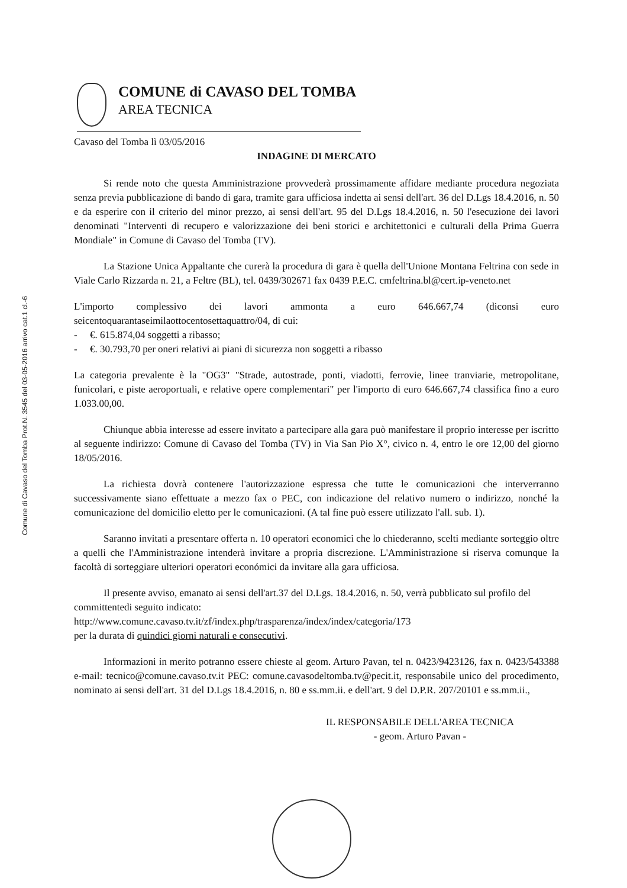Comune di Cavaso del Tomba Prot.N. 3545 del 03-05-2016 arrivo cat.1 cl.-6
COMUNE di CAVASO DEL TOMBA
AREA TECNICA
Cavaso del Tomba lì 03/05/2016
INDAGINE DI MERCATO
Si rende noto che questa Amministrazione provvederà prossimamente affidare mediante procedura negoziata senza previa pubblicazione di bando di gara, tramite gara ufficiosa indetta ai sensi dell'art. 36 del D.Lgs 18.4.2016, n. 50 e da esperire con il criterio del minor prezzo, ai sensi dell'art. 95 del D.Lgs 18.4.2016, n. 50 l'esecuzione dei lavori denominati "Interventi di recupero e valorizzazione dei beni storici e architettonici e culturali della Prima Guerra Mondiale" in Comune di Cavaso del Tomba (TV).
La Stazione Unica Appaltante che curerà la procedura di gara è quella dell'Unione Montana Feltrina con sede in Viale Carlo Rizzarda n. 21, a Feltre (BL), tel. 0439/302671 fax 0439 P.E.C. cmfeltrina.bl@cert.ip-veneto.net
L'importo complessivo dei lavori ammonta a euro 646.667,74 (diconsi euro seicentoquarantaseimilaottocentosettaquattro/04, di cui:
- €. 615.874,04 soggetti a ribasso;
- €. 30.793,70 per oneri relativi ai piani di sicurezza non soggetti a ribasso
La categoria prevalente è la "OG3" "Strade, autostrade, ponti, viadotti, ferrovie, linee tranviarie, metropolitane, funicolari, e piste aeroportuali, e relative opere complementari" per l'importo di euro 646.667,74 classifica fino a euro 1.033.00,00.
Chiunque abbia interesse ad essere invitato a partecipare alla gara può manifestare il proprio interesse per iscritto al seguente indirizzo: Comune di Cavaso del Tomba (TV) in Via San Pio X°, civico n. 4, entro le ore 12,00 del giorno 18/05/2016.
La richiesta dovrà contenere l'autorizzazione espressa che tutte le comunicazioni che interverranno successivamente siano effettuate a mezzo fax o PEC, con indicazione del relativo numero o indirizzo, nonché la comunicazione del domicilio eletto per le comunicazioni. (A tal fine può essere utilizzato l'all. sub. 1).
Saranno invitati a presentare offerta n. 10 operatori economici che lo chiederanno, scelti mediante sorteggio oltre a quelli che l'Amministrazione intenderà invitare a propria discrezione. L'Amministrazione si riserva comunque la facoltà di sorteggiare ulteriori operatori económici da invitare alla gara ufficiosa.
Il presente avviso, emanato ai sensi dell'art.37 del D.Lgs. 18.4.2016, n. 50, verrà pubblicato sul profilo del committentedi seguito indicato:
http://www.comune.cavaso.tv.it/zf/index.php/trasparenza/index/index/categoria/173
per la durata di quindici giorni naturali e consecutivi.
Informazioni in merito potranno essere chieste al geom. Arturo Pavan, tel n. 0423/9423126, fax n. 0423/543388 e-mail: tecnico@comune.cavaso.tv.it PEC: comune.cavasodeltomba.tv@pecit.it, responsabile unico del procedimento, nominato ai sensi dell'art. 31 del D.Lgs 18.4.2016, n. 80 e ss.mm.ii. e dell'art. 9 del D.P.R. 207/20101 e ss.mm.ii.,
IL RESPONSABILE DELL'AREA TECNICA
- geom. Arturo Pavan -